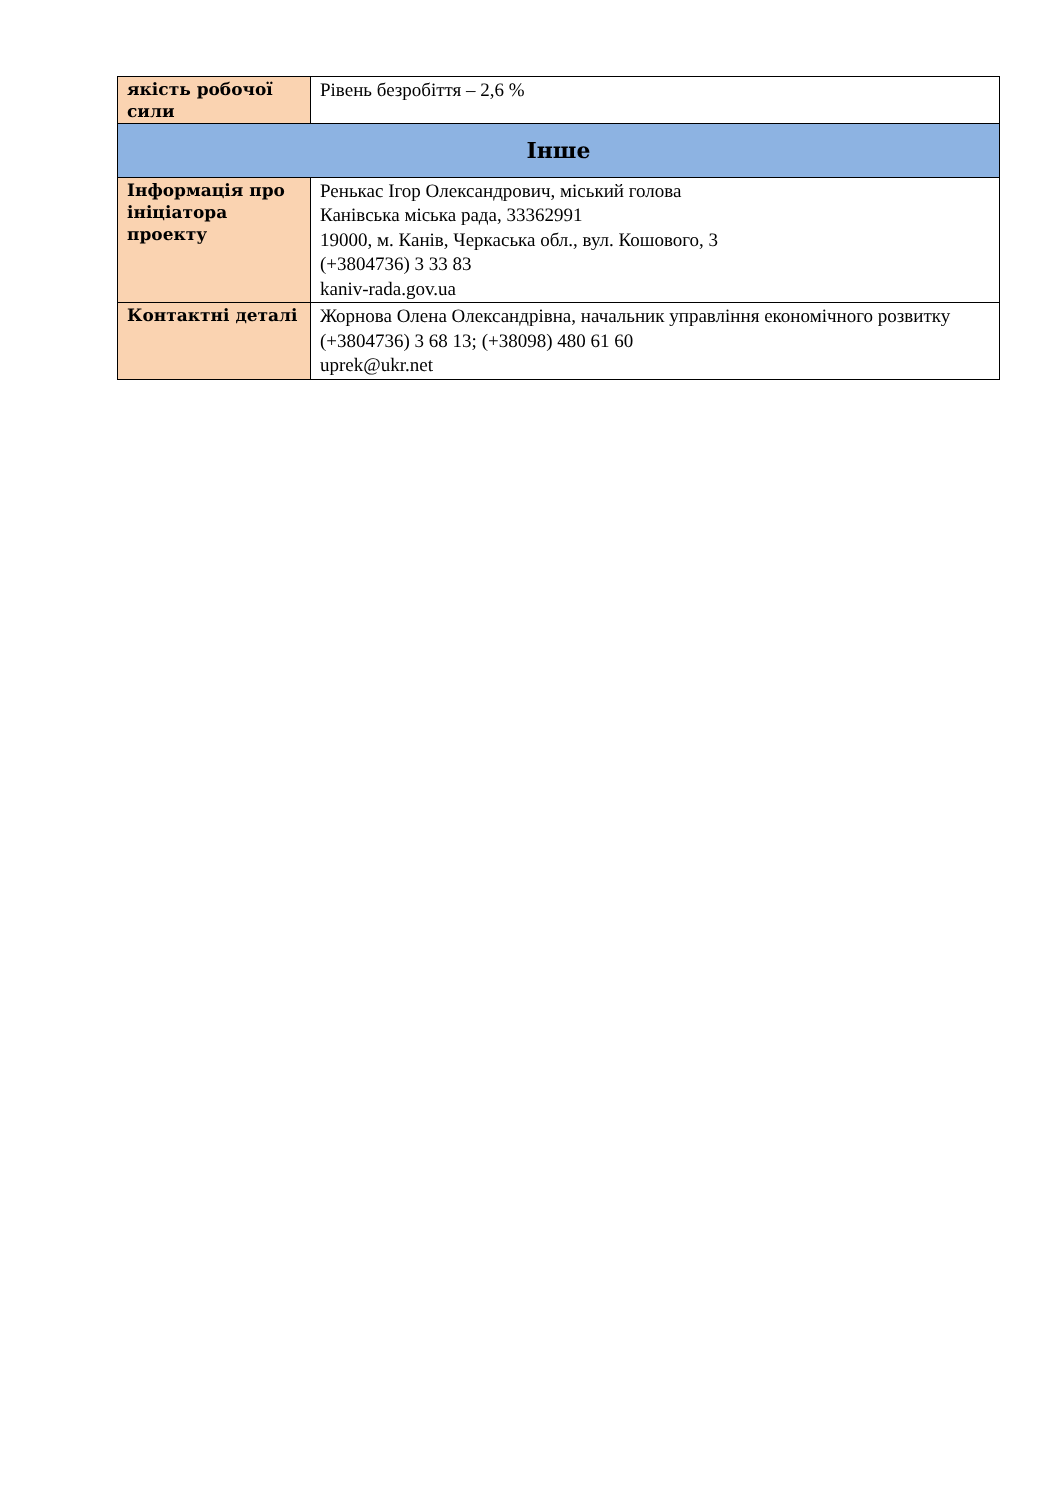| якість робочої сили | Рівень безробіття – 2,6 % |
| Інше | |
| Інформація про ініціатора проекту | Ренькас Ігор Олександрович, міський голова Канівська міська рада, 33362991 19000, м. Канів, Черкаська обл., вул. Кошового, 3 (+3804736) 3 33 83 kaniv-rada.gov.ua |
| Контактні деталі | Жорнова Олена Олександрівна, начальник управління економічного розвитку (+3804736) 3 68 13; (+38098) 480 61 60 uprek@ukr.net |